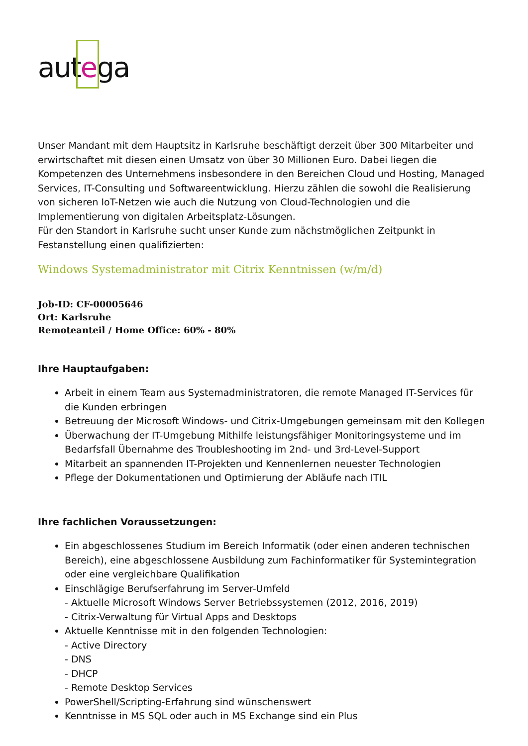aut ega
Unser Mandant mit dem Hauptsitz in Karlsruhe beschäftigt derzeit über 300 Mitarbeiter und erwirtschaftet mit diesen einen Umsatz von über 30 Millionen Euro. Dabei liegen die Kompetenzen des Unternehmens insbesondere in den Bereichen Cloud und Hosting, Managed Services, IT-Consulting und Softwareentwicklung. Hierzu zählen die sowohl die Realisierung von sicheren IoT-Netzen wie auch die Nutzung von Cloud-Technologien und die Implementierung von digitalen Arbeitsplatz-Lösungen.
Für den Standort in Karlsruhe sucht unser Kunde zum nächstmöglichen Zeitpunkt in Festanstellung einen qualifizierten:
Windows Systemadministrator mit Citrix Kenntnissen (w/m/d)
Job-ID: CF-00005646
Ort: Karlsruhe
Remoteanteil / Home Office: 60% - 80%
Ihre Hauptaufgaben:
Arbeit in einem Team aus Systemadministratoren, die remote Managed IT-Services für die Kunden erbringen
Betreuung der Microsoft Windows- und Citrix-Umgebungen gemeinsam mit den Kollegen
Überwachung der IT-Umgebung Mithilfe leistungsfähiger Monitoringsysteme und im Bedarfsfall Übernahme des Troubleshooting im 2nd- und 3rd-Level-Support
Mitarbeit an spannenden IT-Projekten und Kennenlernen neuester Technologien
Pflege der Dokumentationen und Optimierung der Abläufe nach ITIL
Ihre fachlichen Voraussetzungen:
Ein abgeschlossenes Studium im Bereich Informatik (oder einen anderen technischen Bereich), eine abgeschlossene Ausbildung zum Fachinformatiker für Systemintegration oder eine vergleichbare Qualifikation
Einschlägige Berufserfahrung im Server-Umfeld
- Aktuelle Microsoft Windows Server Betriebssystemen (2012, 2016, 2019)
- Citrix-Verwaltung für Virtual Apps and Desktops
Aktuelle Kenntnisse mit in den folgenden Technologien:
- Active Directory
- DNS
- DHCP
- Remote Desktop Services
PowerShell/Scripting-Erfahrung sind wünschenswert
Kenntnisse in MS SQL oder auch in MS Exchange sind ein Plus